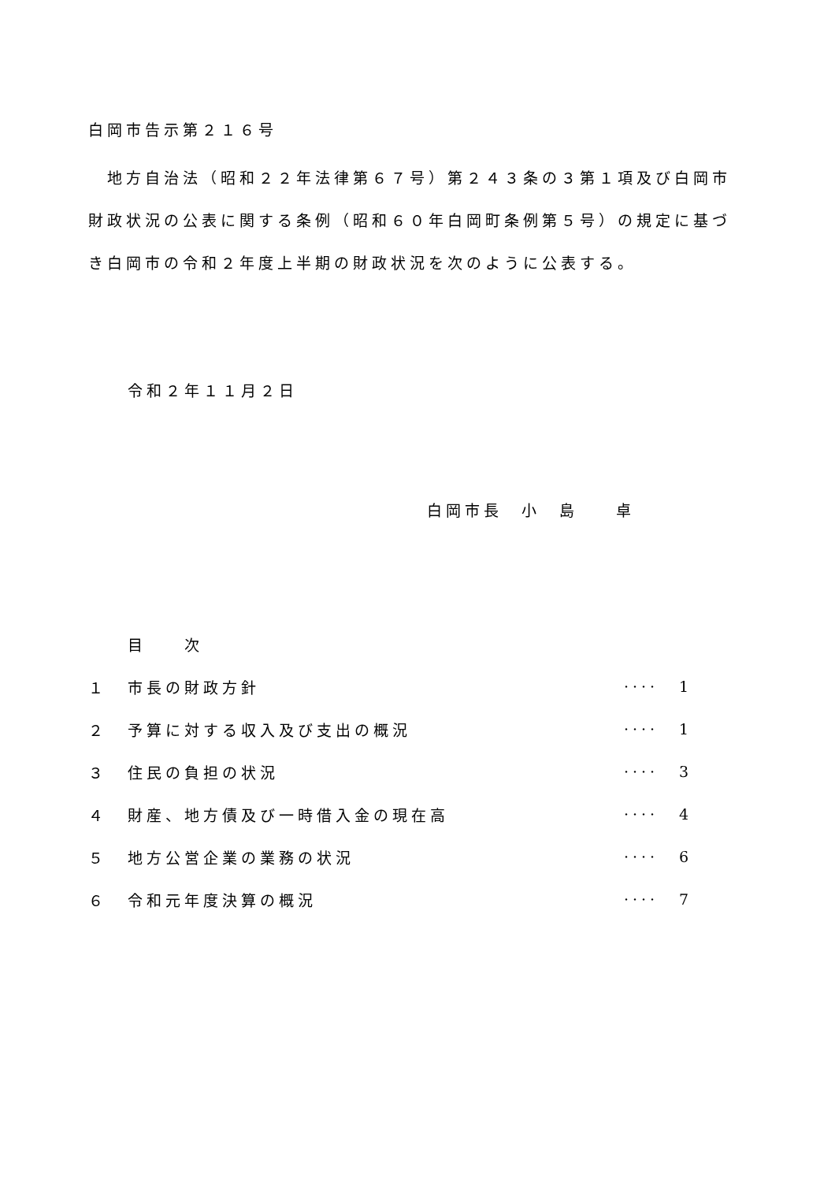白岡市告示第２１６号
　地方自治法（昭和２２年法律第６７号）第２４３条の３第１項及び白岡市財政状況の公表に関する条例（昭和６０年白岡町条例第５号）の規定に基づき白岡市の令和２年度上半期の財政状況を次のように公表する。
令和２年１１月２日
白岡市長　小　島　　卓
| | 目 次 | | |
| １ | 市長の財政方針 | ···· | 1 |
| ２ | 予算に対する収入及び支出の概況 | ···· | 1 |
| ３ | 住民の負担の状況 | ···· | 3 |
| ４ | 財産、地方債及び一時借入金の現在高 | ···· | 4 |
| ５ | 地方公営企業の業務の状況 | ···· | 6 |
| ６ | 令和元年度決算の概況 | ···· | 7 |